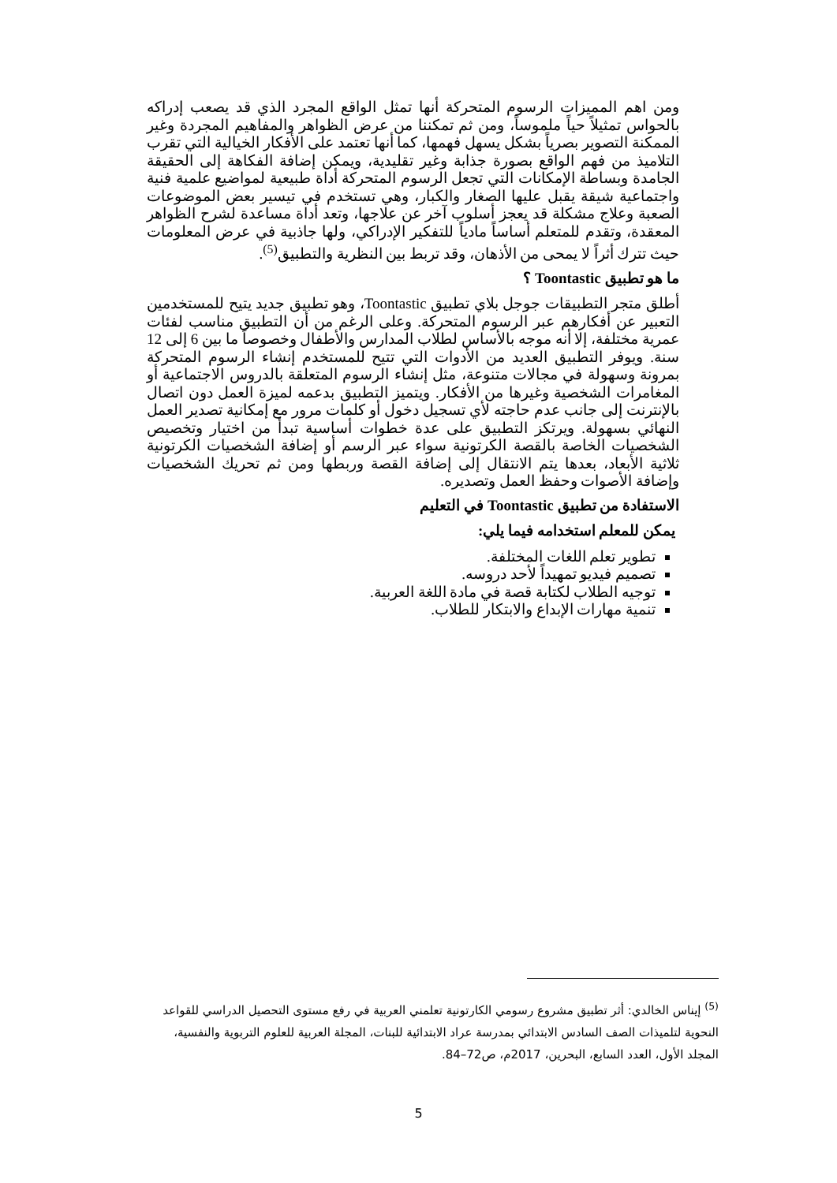ومن اهم المميزات الرسوم المتحركة أنها تمثل الواقع المجرد الذي قد يصعب إدراكه بالحواس تمثيلاً حياً ملموساً، ومن ثم تمكننا من عرض الظواهر والمفاهيم المجردة وغير الممكنة التصوير بصرياً بشكل يسهل فهمها، كما أنها تعتمد على الأفكار الخيالية التي تقرب التلاميذ من فهم الواقع بصورة جذابة وغير تقليدية، ويمكن إضافة الفكاهة إلى الحقيقة الجامدة وبساطة الإمكانات التي تجعل الرسوم المتحركة أداة طبيعية لمواضيع علمية فنية واجتماعية شيقة يقبل عليها الصغار والكبار، وهي تستخدم في تيسير بعض الموضوعات الصعبة وعلاج مشكلة قد يعجز أسلوب آخر عن علاجها، وتعد أداة مساعدة لشرح الظواهر المعقدة، وتقدم للمتعلم أساساً مادياً للتفكير الإدراكي، ولها جاذبية في عرض المعلومات حيث تترك أثراً لا يمحى من الأذهان، وقد تربط بين النظرية والتطبيق<sup>(5)</sup>.
ما هو تطبيق Toontastic ؟
أطلق متجر التطبيقات جوجل بلاي تطبيق Toontastic، وهو تطبيق جديد يتيح للمستخدمين التعبير عن أفكارهم عبر الرسوم المتحركة. وعلى الرغم من أن التطبيق مناسب لفئات عمرية مختلفة، إلا أنه موجه بالأساس لطلاب المدارس والأطفال وخصوصاً ما بين 6 إلى 12 سنة. ويوفر التطبيق العديد من الأدوات التي تتيح للمستخدم إنشاء الرسوم المتحركة بمرونة وسهولة في مجالات متنوعة، مثل إنشاء الرسوم المتعلقة بالدروس الاجتماعية أو المغامرات الشخصية وغيرها من الأفكار. ويتميز التطبيق بدعمه لميزة العمل دون اتصال بالإنترنت إلى جانب عدم حاجته لأي تسجيل دخول أو كلمات مرور مع إمكانية تصدير العمل النهائي بسهولة. ويرتكز التطبيق على عدة خطوات أساسية تبدأ من اختيار وتخصيص الشخصيات الخاصة بالقصة الكرتونية سواء عبر الرسم أو إضافة الشخصيات الكرتونية ثلاثية الأبعاد، بعدها يتم الانتقال إلى إضافة القصة وربطها ومن ثم تحريك الشخصيات وإضافة الأصوات وحفظ العمل وتصديره.
الاستفادة من تطبيق Toontastic في التعليم
يمكن للمعلم استخدامه فيما يلي:
تطوير تعلم اللغات المختلفة.
تصميم فيديو تمهيداً لأحد دروسه.
توجيه الطلاب لكتابة قصة في مادة اللغة العربية.
تنمية مهارات الإبداع والابتكار للطلاب.
<sup>(5)</sup> إيناس الخالدي: أثر تطبيق مشروع رسومي الكارتونية تعلمني العربية في رفع مستوى التحصيل الدراسي للقواعد النحوية لتلميذات الصف السادس الابتدائي بمدرسة عراد الابتدائية للبنات، المجلة العربية للعلوم التربوية والنفسية، المجلد الأول، العدد السابع، البحرين، 2017م، ص72–84.
5